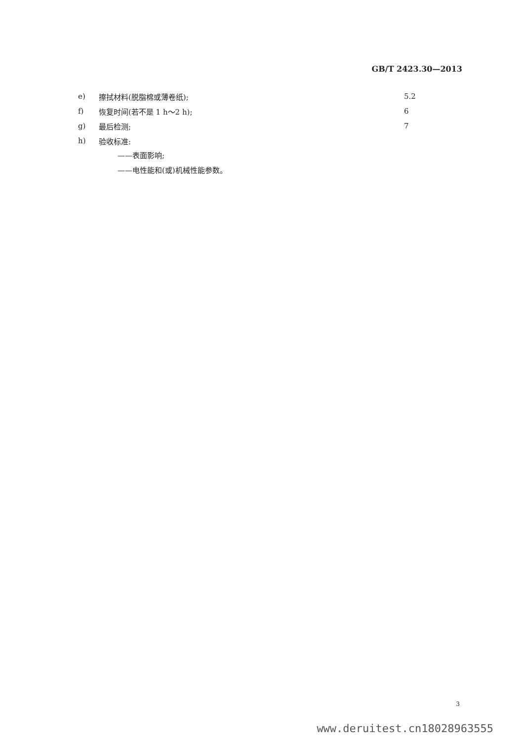GB/T 2423.30—2013
e) 擦拭材料(脱脂棉或薄卷纸); 5.2
f) 恢复时间(若不是 1 h～2 h); 6
g) 最后检测; 7
h) 验收标准:
——表面影响;
——电性能和(或)机械性能参数。
3
www.deruitest.cn18028963555